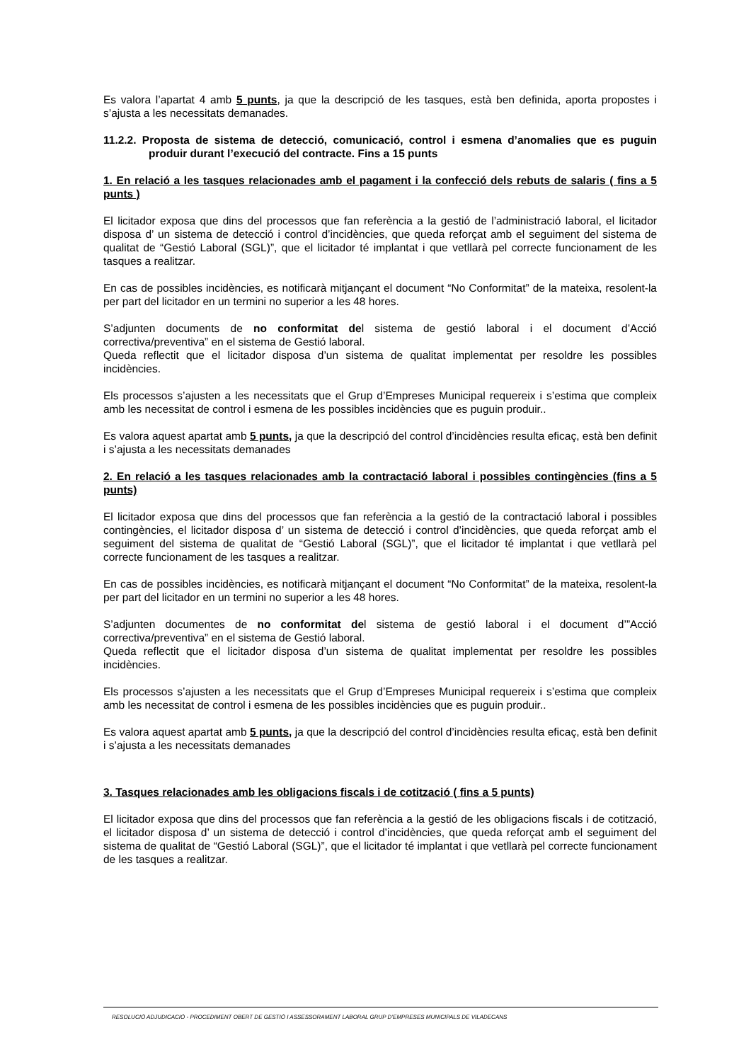Es valora l’apartat 4 amb 5 punts, ja que la descripció de les tasques, està ben definida, aporta propostes i s’ajusta a les necessitats demanades.
11.2.2. Proposta de sistema de detecció, comunicació, control i esmena d’anomalies que es puguin produir durant l’execució del contracte. Fins a 15 punts
1. En relació a les tasques relacionades amb el pagament i la confecció dels rebuts de salaris ( fins a 5 punts )
El licitador exposa que dins del processos que fan referència a la gestió de l’administració laboral, el licitador disposa d’ un sistema de detecció i control d’incidències, que queda reforçat amb el seguiment del sistema de qualitat de “Gestió Laboral (SGL)”, que el licitador té implantat i que vetllarà pel correcte funcionament de les tasques a realitzar.
En cas de possibles incidències, es notificarà mitjançant el document “No Conformitat” de la mateixa, resolent-la per part del licitador en un termini no superior a les 48 hores.
S’adjunten documents de no conformitat del sistema de gestió laboral i el document d’Acció correctiva/preventiva” en el sistema de Gestió laboral.
Queda reflectit que el licitador disposa d’un sistema de qualitat implementat per resoldre les possibles incidències.
Els processos s’ajusten a les necessitats que el Grup d’Empreses Municipal requereix i s’estima que compleix amb les necessitat de control i esmena de les possibles incidències que es puguin produir..
Es valora aquest apartat amb 5 punts, ja que la descripció del control d’incidències resulta eficaç, està ben definit i s’ajusta a les necessitats demanades
2. En relació a les tasques relacionades amb la contractació laboral i possibles contingències (fins a 5 punts)
El licitador exposa que dins del processos que fan referència a la gestió de la contractació laboral i possibles contingències, el licitador disposa d’ un sistema de detecció i control d’incidències, que queda reforçat amb el seguiment del sistema de qualitat de “Gestió Laboral (SGL)”, que el licitador té implantat i que vetllarà pel correcte funcionament de les tasques a realitzar.
En cas de possibles incidències, es notificarà mitjançant el document “No Conformitat” de la mateixa, resolent-la per part del licitador en un termini no superior a les 48 hores.
S’adjunten documentes de no conformitat del sistema de gestió laboral i el document d’”Acció correctiva/preventiva” en el sistema de Gestió laboral.
Queda reflectit que el licitador disposa d’un sistema de qualitat implementat per resoldre les possibles incidències.
Els processos s’ajusten a les necessitats que el Grup d’Empreses Municipal requereix i s’estima que compleix amb les necessitat de control i esmena de les possibles incidències que es puguin produir..
Es valora aquest apartat amb 5 punts, ja que la descripció del control d’incidències resulta eficaç, està ben definit i s’ajusta a les necessitats demanades
3. Tasques relacionades amb les obligacions fiscals i de cotització ( fins a 5 punts)
El licitador exposa que dins del processos que fan referència a la gestió de les obligacions fiscals i de cotització, el licitador disposa d’ un sistema de detecció i control d’incidències, que queda reforçat amb el seguiment del sistema de qualitat de “Gestió Laboral (SGL)”, que el licitador té implantat i que vetllarà pel correcte funcionament de les tasques a realitzar.
RESOLUCIÓ ADJUDICACIÓ - PROCEDIMENT OBERT DE GESTIÓ I ASSESSORAMENT LABORAL GRUP D’EMPRESES MUNICIPALS DE VILADECANS